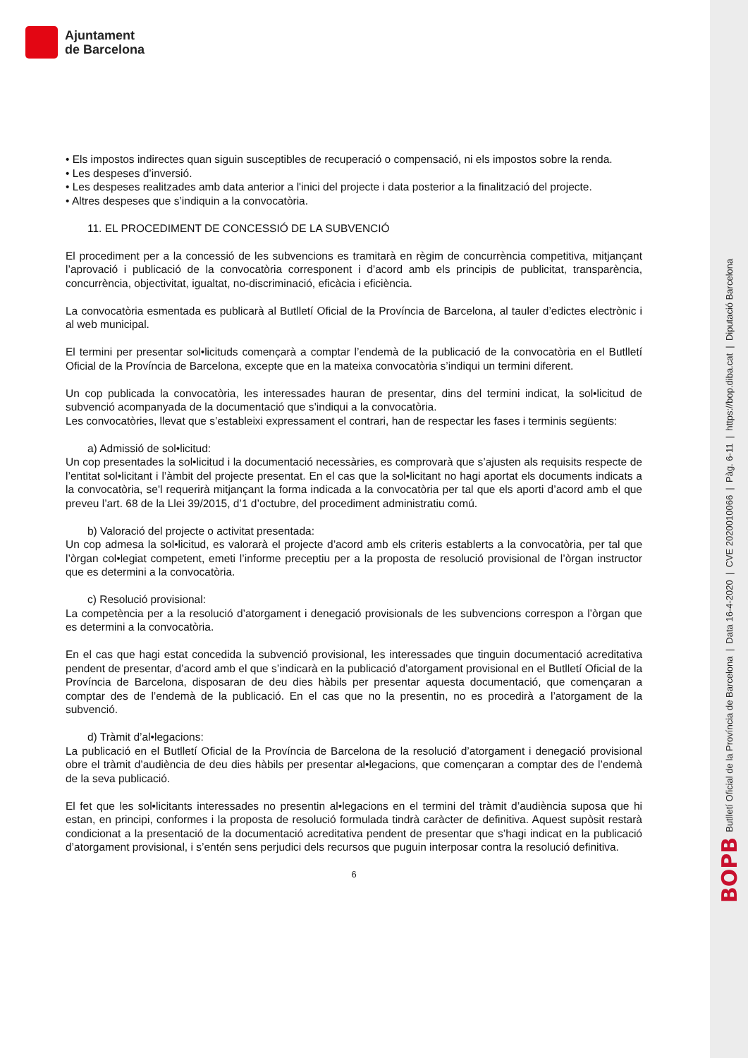Ajuntament
de Barcelona
• Els impostos indirectes quan siguin susceptibles de recuperació o compensació, ni els impostos sobre la renda.
• Les despeses d’inversió.
• Les despeses realitzades amb data anterior a l'inici del projecte i data posterior a la finalització del projecte.
• Altres despeses que s’indiquin a la convocatòria.
11. EL PROCEDIMENT DE CONCESSIÓ DE LA SUBVENCIÓ
El procediment per a la concessió de les subvencions es tramitarà en règim de concurrència competitiva, mitjançant l’aprovació i publicació de la convocatòria corresponent i d’acord amb els principis de publicitat, transparència, concurrència, objectivitat, igualtat, no-discriminació, eficàcia i eficiència.
La convocatòria esmentada es publicarà al Butlletí Oficial de la Província de Barcelona, al tauler d’edictes electrònic i al web municipal.
El termini per presentar sol•licituds començarà a comptar l’endemà de la publicació de la convocatòria en el Butlletí Oficial de la Província de Barcelona, excepte que en la mateixa convocatòria s’indiqui un termini diferent.
Un cop publicada la convocatòria, les interessades hauran de presentar, dins del termini indicat, la sol•licitud de subvenció acompanyada de la documentació que s’indiqui a la convocatòria.
Les convocatòries, llevat que s’estableixi expressament el contrari, han de respectar les fases i terminis següents:
a) Admissió de sol•licitud:
Un cop presentades la sol•licitud i la documentació necessàries, es comprovarà que s’ajusten als requisits respecte de l’entitat sol•licitant i l’àmbit del projecte presentat. En el cas que la sol•licitant no hagi aportat els documents indicats a la convocatòria, se'l requerirà mitjançant la forma indicada a la convocatòria per tal que els aporti d’acord amb el que preveu l’art. 68 de la Llei 39/2015, d’1 d’octubre, del procediment administratiu comú.
b) Valoració del projecte o activitat presentada:
Un cop admesa la sol•licitud, es valorarà el projecte d’acord amb els criteris establerts a la convocatòria, per tal que l’òrgan col•legiat competent, emeti l’informe preceptiu per a la proposta de resolució provisional de l’òrgan instructor que es determini a la convocatòria.
c) Resolució provisional:
La competència per a la resolució d’atorgament i denegació provisionals de les subvencions correspon a l’òrgan que es determini a la convocatòria.
En el cas que hagi estat concedida la subvenció provisional, les interessades que tinguin documentació acreditativa pendent de presentar, d’acord amb el que s’indicarà en la publicació d’atorgament provisional en el Butlletí Oficial de la Província de Barcelona, disposaran de deu dies hàbils per presentar aquesta documentació, que començaran a comptar des de l’endemà de la publicació. En el cas que no la presentin, no es procedirà a l’atorgament de la subvenció.
d) Tràmit d’al•legacions:
La publicació en el Butlletí Oficial de la Província de Barcelona de la resolució d’atorgament i denegació provisional obre el tràmit d’audiència de deu dies hàbils per presentar al•legacions, que començaran a comptar des de l’endemà de la seva publicació.
El fet que les sol•licitants interessades no presentin al•legacions en el termini del tràmit d’audiència suposa que hi estan, en principi, conformes i la proposta de resolució formulada tindrà caràcter de definitiva. Aquest supòsit restarà condicionat a la presentació de la documentació acreditativa pendent de presentar que s’hagi indicat en la publicació d’atorgament provisional, i s’entén sens perjudici dels recursos que puguin interposar contra la resolució definitiva.
6
BOPB Butlletí Oficial de la Província de Barcelona | Data 16-4-2020 | CVE 2020010066 | Pàg. 6-11 | https://bop.diba.cat | Diputació Barcelona